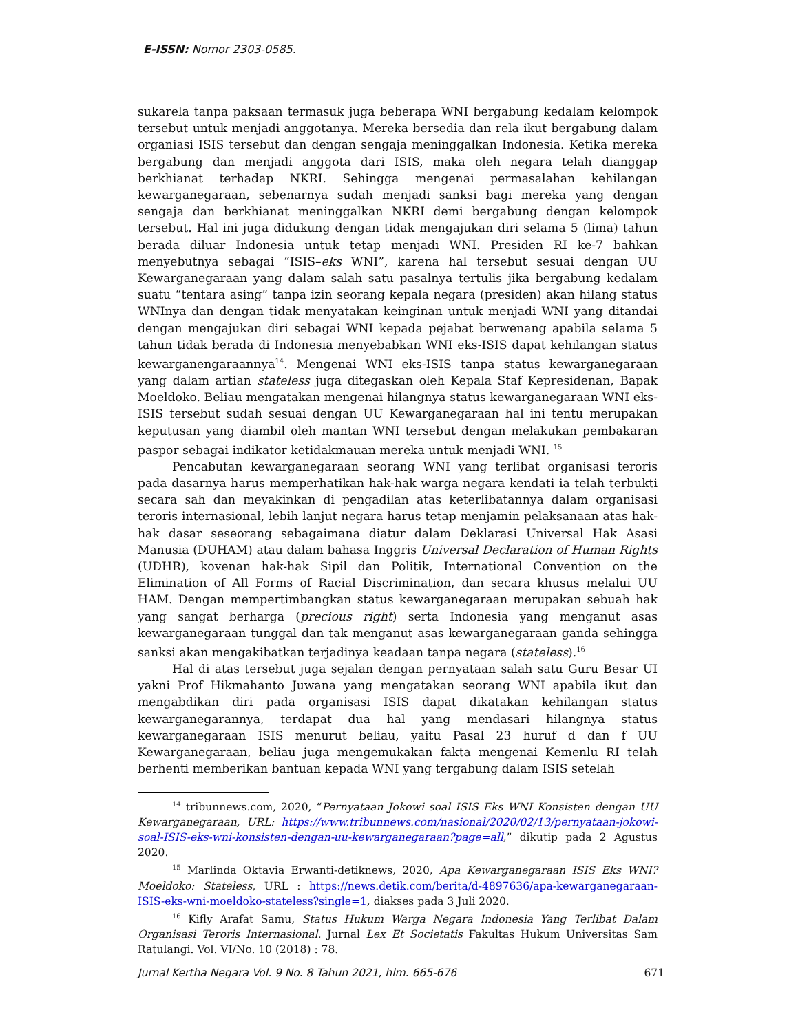E-ISSN: Nomor 2303-0585.
sukarela tanpa paksaan termasuk juga beberapa WNI bergabung kedalam kelompok tersebut untuk menjadi anggotanya. Mereka bersedia dan rela ikut bergabung dalam organiasi ISIS tersebut dan dengan sengaja meninggalkan Indonesia. Ketika mereka bergabung dan menjadi anggota dari ISIS, maka oleh negara telah dianggap berkhianat terhadap NKRI. Sehingga mengenai permasalahan kehilangan kewarganegaraan, sebenarnya sudah menjadi sanksi bagi mereka yang dengan sengaja dan berkhianat meninggalkan NKRI demi bergabung dengan kelompok tersebut. Hal ini juga didukung dengan tidak mengajukan diri selama 5 (lima) tahun berada diluar Indonesia untuk tetap menjadi WNI. Presiden RI ke-7 bahkan menyebutnya sebagai “ISIS–eks WNI”, karena hal tersebut sesuai dengan UU Kewarganegaraan yang dalam salah satu pasalnya tertulis jika bergabung kedalam suatu “tentara asing” tanpa izin seorang kepala negara (presiden) akan hilang status WNInya dan dengan tidak menyatakan keinginan untuk menjadi WNI yang ditandai dengan mengajukan diri sebagai WNI kepada pejabat berwenang apabila selama 5 tahun tidak berada di Indonesia menyebabkan WNI eks-ISIS dapat kehilangan status kewarganengaraannya<sup>14</sup>. Mengenai WNI eks-ISIS tanpa status kewarganegaraan yang dalam artian stateless juga ditegaskan oleh Kepala Staf Kepresidenan, Bapak Moeldoko. Beliau mengatakan mengenai hilangnya status kewarganegaraan WNI eks-ISIS tersebut sudah sesuai dengan UU Kewarganegaraan hal ini tentu merupakan keputusan yang diambil oleh mantan WNI tersebut dengan melakukan pembakaran paspor sebagai indikator ketidakmauan mereka untuk menjadi WNI. <sup>15</sup>
Pencabutan kewarganegaraan seorang WNI yang terlibat organisasi teroris pada dasarnya harus memperhatikan hak-hak warga negara kendati ia telah terbukti secara sah dan meyakinkan di pengadilan atas keterlibatannya dalam organisasi teroris internasional, lebih lanjut negara harus tetap menjamin pelaksanaan atas hak-hak dasar seseorang sebagaimana diatur dalam Deklarasi Universal Hak Asasi Manusia (DUHAM) atau dalam bahasa Inggris Universal Declaration of Human Rights (UDHR), kovenan hak-hak Sipil dan Politik, International Convention on the Elimination of All Forms of Racial Discrimination, dan secara khusus melalui UU HAM. Dengan mempertimbangkan status kewarganegaraan merupakan sebuah hak yang sangat berharga (precious right) serta Indonesia yang menganut asas kewarganegaraan tunggal dan tak menganut asas kewarganegaraan ganda sehingga sanksi akan mengakibatkan terjadinya keadaan tanpa negara (stateless).<sup>16</sup>
Hal di atas tersebut juga sejalan dengan pernyataan salah satu Guru Besar UI yakni Prof Hikmahanto Juwana yang mengatakan seorang WNI apabila ikut dan mengabdikan diri pada organisasi ISIS dapat dikatakan kehilangan status kewarganegarannya, terdapat dua hal yang mendasari hilangnya status kewarganegaraan ISIS menurut beliau, yaitu Pasal 23 huruf d dan f UU Kewarganegaraan, beliau juga mengemukakan fakta mengenai Kemenlu RI telah berhenti memberikan bantuan kepada WNI yang tergabung dalam ISIS setelah
<sup>14</sup> tribunnews.com, 2020, “Pernyataan Jokowi soal ISIS Eks WNI Konsisten dengan UU Kewarganegaraan, URL: https://www.tribunnews.com/nasional/2020/02/13/pernyataan-jokowi-soal-ISIS-eks-wni-konsisten-dengan-uu-kewarganegaraan?page=all,” dikutip pada 2 Agustus 2020.
<sup>15</sup> Marlinda Oktavia Erwanti-detiknews, 2020, Apa Kewarganegaraan ISIS Eks WNI? Moeldoko: Stateless, URL : https://news.detik.com/berita/d-4897636/apa-kewarganegaraan-ISIS-eks-wni-moeldoko-stateless?single=1, diakses pada 3 Juli 2020.
<sup>16</sup> Kifly Arafat Samu, Status Hukum Warga Negara Indonesia Yang Terlibat Dalam Organisasi Teroris Internasional. Jurnal Lex Et Societatis Fakultas Hukum Universitas Sam Ratulangi. Vol. VI/No. 10 (2018) : 78.
Jurnal Kertha Negara Vol. 9 No. 8 Tahun 2021, hlm. 665-676 671